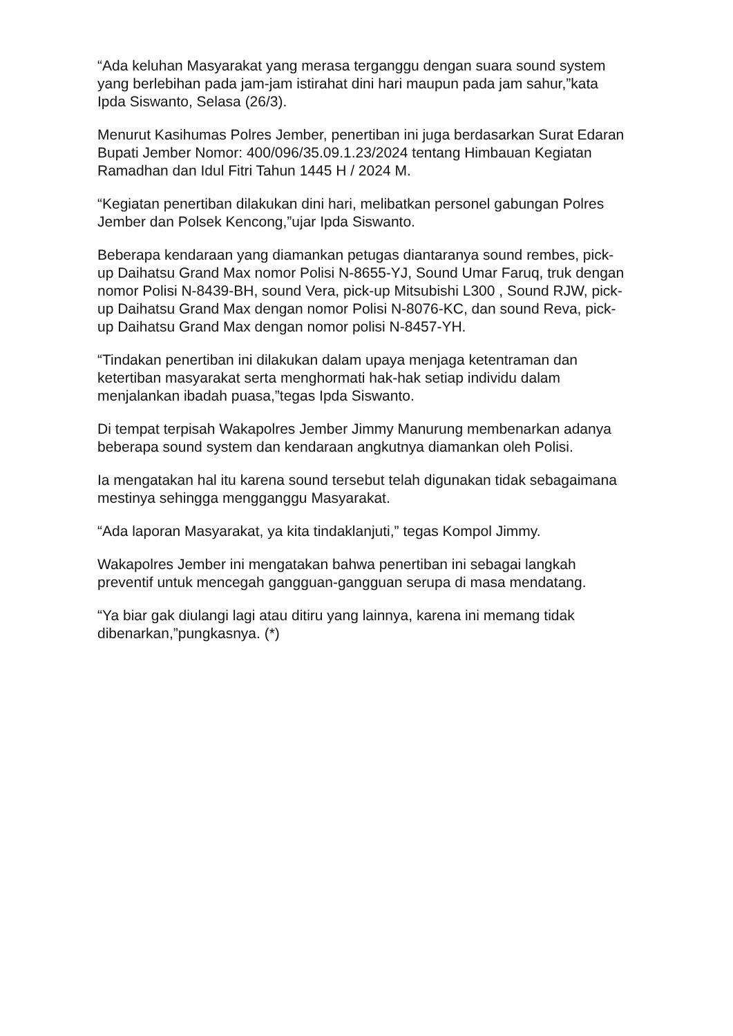“Ada keluhan Masyarakat yang merasa terganggu dengan suara sound system yang berlebihan pada jam-jam istirahat dini hari maupun pada jam sahur,”kata Ipda Siswanto, Selasa (26/3).
Menurut Kasihumas Polres Jember, penertiban ini juga berdasarkan Surat Edaran Bupati Jember Nomor: 400/096/35.09.1.23/2024 tentang Himbauan Kegiatan Ramadhan dan Idul Fitri Tahun 1445 H / 2024 M.
“Kegiatan penertiban dilakukan dini hari, melibatkan personel gabungan Polres Jember dan Polsek Kencong,”ujar Ipda Siswanto.
Beberapa kendaraan yang diamankan petugas diantaranya sound rembes, pick-up Daihatsu Grand Max nomor Polisi N-8655-YJ, Sound Umar Faruq, truk dengan nomor Polisi N-8439-BH, sound Vera, pick-up Mitsubishi L300 , Sound RJW, pick-up Daihatsu Grand Max dengan nomor Polisi N-8076-KC, dan sound Reva, pick-up Daihatsu Grand Max dengan nomor polisi N-8457-YH.
“Tindakan penertiban ini dilakukan dalam upaya menjaga ketentraman dan ketertiban masyarakat serta menghormati hak-hak setiap individu dalam menjalankan ibadah puasa,”tegas Ipda Siswanto.
Di tempat terpisah Wakapolres Jember Jimmy Manurung membenarkan adanya beberapa sound system dan kendaraan angkutnya diamankan oleh Polisi.
Ia mengatakan hal itu karena sound tersebut telah digunakan tidak sebagaimana mestinya sehingga mengganggu Masyarakat.
“Ada laporan Masyarakat, ya kita tindaklanjuti,” tegas Kompol Jimmy.
Wakapolres Jember ini mengatakan bahwa penertiban ini sebagai langkah preventif untuk mencegah gangguan-gangguan serupa di masa mendatang.
“Ya biar gak diulangi lagi atau ditiru yang lainnya, karena ini memang tidak dibenarkan,”pungkasnya. (*)